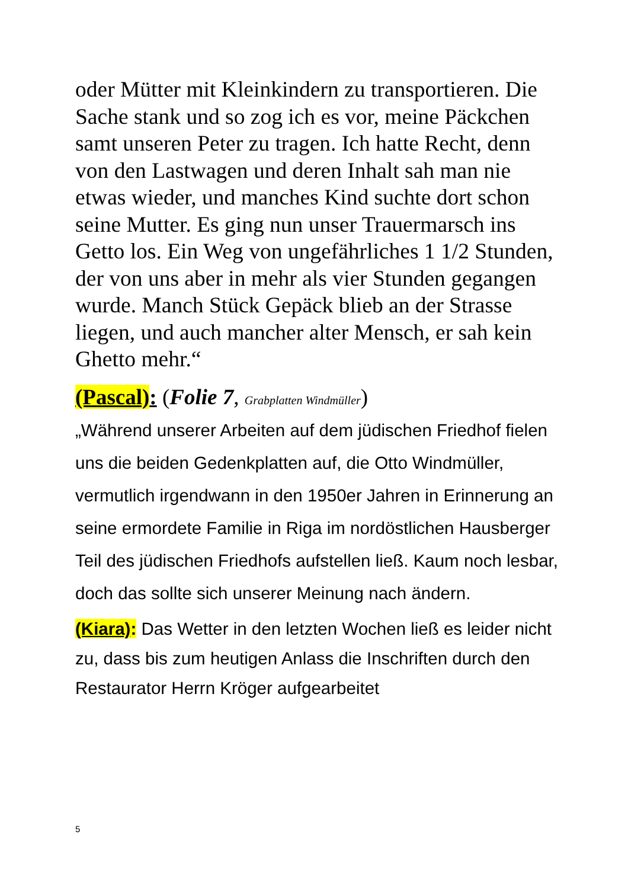oder Mütter mit Kleinkindern zu transportieren. Die Sache stank und so zog ich es vor, meine Päckchen samt unseren Peter zu tragen. Ich hatte Recht, denn von den Lastwagen und deren Inhalt sah man nie etwas wieder, und manches Kind suchte dort schon seine Mutter. Es ging nun unser Trauermarsch ins Getto los. Ein Weg von ungefährliches 1 1/2 Stunden, der von uns aber in mehr als vier Stunden gegangen wurde. Manch Stück Gepäck blieb an der Strasse liegen, und auch mancher alter Mensch, er sah kein Ghetto mehr.“
(Pascal): (Folie 7, Grabplatten Windmüller)
„Während unserer Arbeiten auf dem jüdischen Friedhof fielen uns die beiden Gedenkplatten auf, die Otto Windmüller, vermutlich irgendwann in den 1950er Jahren in Erinnerung an seine ermordete Familie in Riga im nordöstlichen Hausberger Teil des jüdischen Friedhofs aufstellen ließ. Kaum noch lesbar, doch das sollte sich unserer Meinung nach ändern.
(Kiara): Das Wetter in den letzten Wochen ließ es leider nicht zu, dass bis zum heutigen Anlass die Inschriften durch den Restaurator Herrn Kröger aufgearbeitet
5